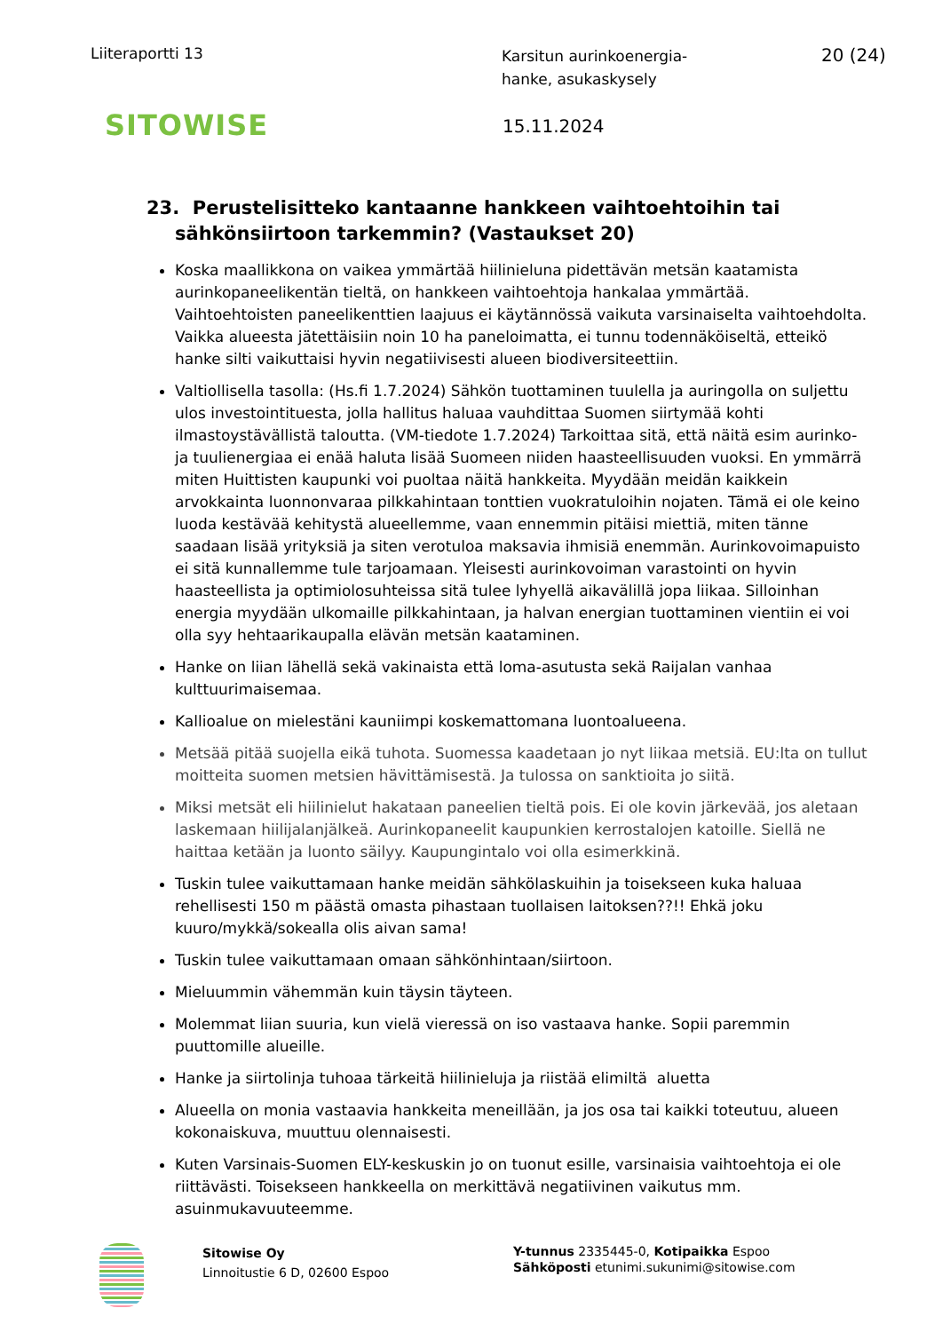Liiteraportti 13
Karsitun aurinkoenergia-
hanke, asukaskysely
20 (24)
SITOWISE
15.11.2024
23. Perustelisitteko kantaanne hankkeen vaihtoehtoihin tai sähkönsiirtoon tarkemmin? (Vastaukset 20)
Koska maallikkona on vaikea ymmärtää hiilinieluna pidettävän metsän kaatamista aurinkopaneelikentän tieltä, on hankkeen vaihtoehtoja hankalaa ymmärtää. Vaihtoehtoisten paneelikenttien laajuus ei käytännössä vaikuta varsinaiselta vaihtoehdolta. Vaikka alueesta jätettäisiin noin 10 ha paneloimatta, ei tunnu todennäköiseltä, etteikö hanke silti vaikuttaisi hyvin negatiivisesti alueen biodiversiteettiin.
Valtiollisella tasolla: (Hs.fi 1.7.2024) Sähkön tuottaminen tuulella ja auringolla on suljettu ulos investointituesta, jolla hallitus haluaa vauhdittaa Suomen siirtymää kohti ilmastoystävällistä taloutta. (VM-tiedote 1.7.2024) Tarkoittaa sitä, että näitä esim aurinko- ja tuulienergiaa ei enää haluta lisää Suomeen niiden haasteellisuuden vuoksi. En ymmärrä miten Huittisten kaupunki voi puoltaa näitä hankkeita. Myydään meidän kaikkein arvokkainta luonnonvaraa pilkkahintaan tonttien vuokratuloihin nojaten. Tämä ei ole keino luoda kestävää kehitystä alueellemme, vaan ennemmin pitäisi miettiä, miten tänne saadaan lisää yrityksiä ja siten verotuloa maksavia ihmisiä enemmän. Aurinkovoimapuisto ei sitä kunnallemme tule tarjoamaan. Yleisesti aurinkovoiman varastointi on hyvin haasteellista ja optimiolosuhteissa sitä tulee lyhyellä aikavälillä jopa liikaa. Silloinhan energia myydään ulkomaille pilkkahintaan, ja halvan energian tuottaminen vientiin ei voi olla syy hehtaarikaupalla elävän metsän kaataminen.
Hanke on liian lähellä sekä vakinaista että loma-asutusta sekä Raijalan vanhaa kulttuurimaisemaa.
Kallioalue on mielestäni kauniimpi koskemattomana luontoalueena.
Metsää pitää suojella eikä tuhota. Suomessa kaadetaan jo nyt liikaa metsiä. EU:lta on tullut moitteita suomen metsien hävittämisestä. Ja tulossa on sanktioita jo siitä.
Miksi metsät eli hiilinielut hakataan paneelien tieltä pois. Ei ole kovin järkevää, jos aletaan laskemaan hiilijalanjälkeä. Aurinkopaneelit kaupunkien kerrostalojen katoille. Siellä ne haittaa ketään ja luonto säilyy. Kaupungintalo voi olla esimerkkinä.
Tuskin tulee vaikuttamaan hanke meidän sähkölaskuihin ja toisekseen kuka haluaa rehellisesti 150 m päästä omasta pihastaan tuollaisen laitoksen??!! Ehkä joku kuuro/mykkä/sokealla olis aivan sama!
Tuskin tulee vaikuttamaan omaan sähkönhintaan/siirtoon.
Mieluummin vähemmän kuin täysin täyteen.
Molemmat liian suuria, kun vielä vieressä on iso vastaava hanke. Sopii paremmin puuttomille alueille.
Hanke ja siirtolinja tuhoaa tärkeitä hiilinieluja ja riistää elimiltä aluetta
Alueella on monia vastaavia hankkeita meneillään, ja jos osa tai kaikki toteutuu, alueen kokonaiskuva, muuttuu olennaisesti.
Kuten Varsinais-Suomen ELY-keskuskin jo on tuonut esille, varsinaisia vaihtoehtoja ei ole riittävästi. Toisekseen hankkeella on merkittävä negatiivinen vaikutus mm. asuinmukavuuteemme.
Sitowise Oy
Linnoitustie 6 D, 02600 Espoo
Y-tunnus 2335445-0, Kotipaikka Espoo
Sähköposti etunimi.sukunimi@sitowise.com